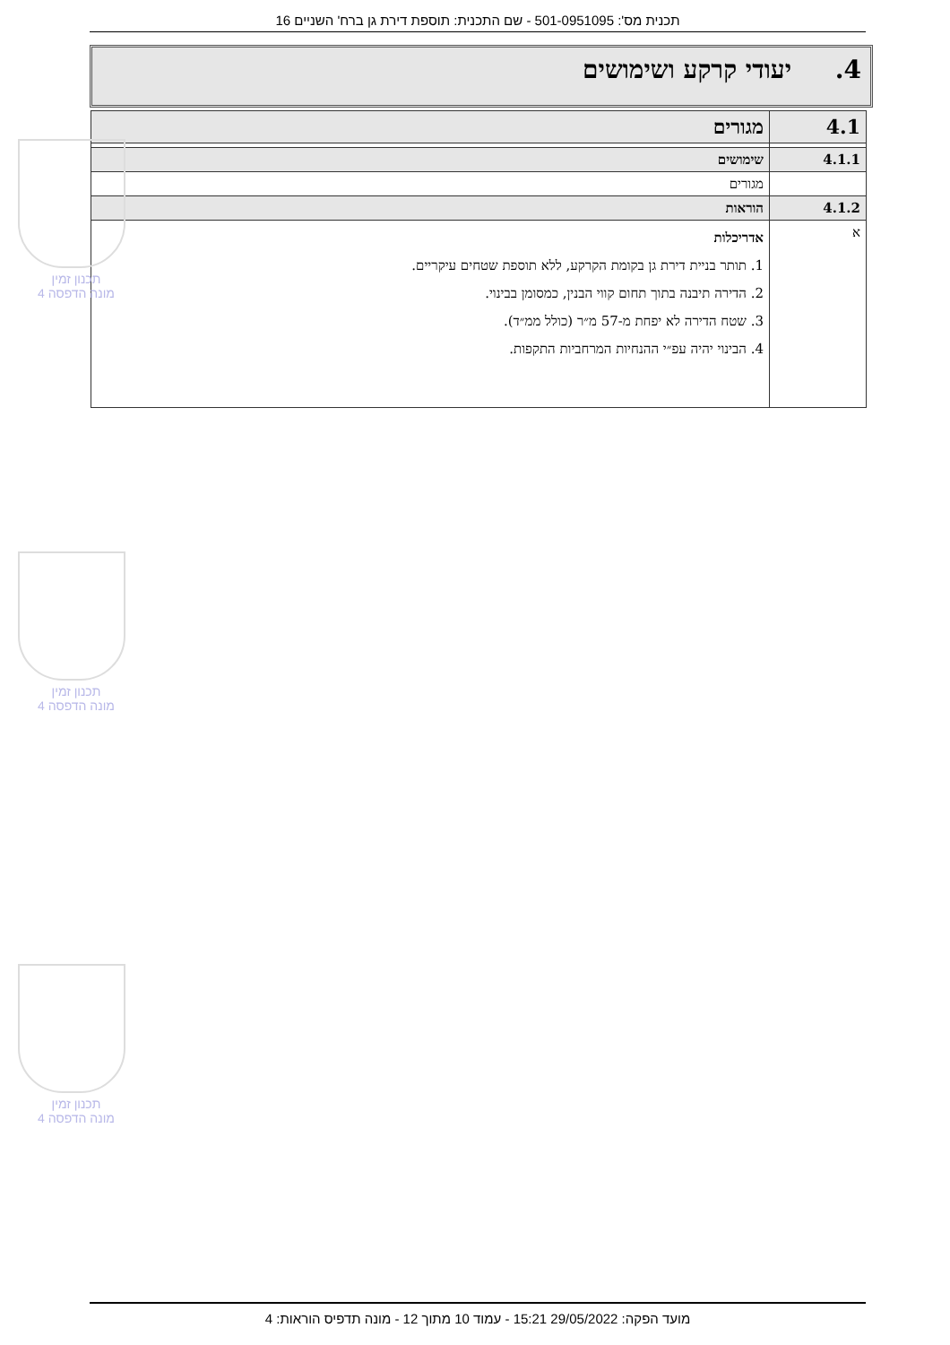תכנית מס': 501-0951095 - שם התכנית: תוספת דירת גן ברח' השניים 16
4. יעודי קרקע ושימושים
| 4.1 | מגורים |
| 4.1.1 | שימושים |
| | מגורים |
| 4.1.2 | הוראות |
| א | אדריכלות 1. תותר בניית דירת גן בקומת הקרקע, ללא תוספת שטחים עיקריים. 2. הדירה תיבנה בתוך תחום קווי הבנין, כמסומן בבינוי. 3. שטח הדירה לא יפחת מ-57 מ״ר (כולל ממ״ד). 4. הבינוי יהיה עפ״י ההנחיות המרחביות התקפות. |
תכנון זמין
מונה הדפסה 4
תכנון זמין
מונה הדפסה 4
תכנון זמין
מונה הדפסה 4
מועד הפקה: 29/05/2022 15:21 - עמוד 10 מתוך 12 - מונה תדפיס הוראות: 4